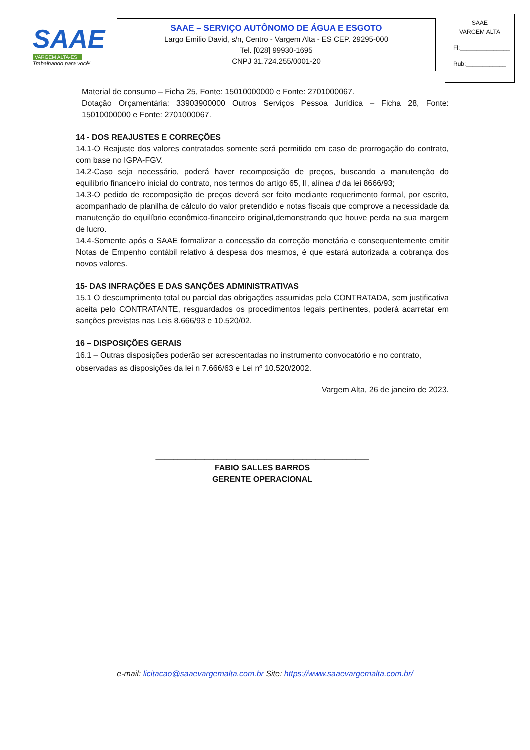SAAE
VARGEM ALTA-ES
Trabalhando para você!
SAAE – SERVIÇO AUTÔNOMO DE ÁGUA E ESGOTO
Largo Emilio David, s/n, Centro - Vargem Alta - ES CEP. 29295-000
Tel. [028] 99930-1695
CNPJ 31.724.255/0001-20
SAAE
VARGEM ALTA
Fl:_______________
Rub:____________
Material de consumo – Ficha 25, Fonte: 15010000000 e Fonte: 2701000067.
Dotação Orçamentária: 33903900000 Outros Serviços Pessoa Jurídica – Ficha 28, Fonte: 15010000000 e Fonte: 2701000067.
14 - DOS REAJUSTES E CORREÇÕES
14.1-O Reajuste dos valores contratados somente será permitido em caso de prorrogação do contrato, com base no IGPA-FGV.
14.2-Caso seja necessário, poderá haver recomposição de preços, buscando a manutenção do equilíbrio financeiro inicial do contrato, nos termos do artigo 65, II, alínea d da lei 8666/93;
14.3-O pedido de recomposição de preços deverá ser feito mediante requerimento formal, por escrito, acompanhado de planilha de cálculo do valor pretendido e notas fiscais que comprove a necessidade da manutenção do equilíbrio econômico-financeiro original,demonstrando que houve perda na sua margem de lucro.
14.4-Somente após o SAAE formalizar a concessão da correção monetária e consequentemente emitir Notas de Empenho contábil relativo à despesa dos mesmos, é que estará autorizada a cobrança dos novos valores.
15- DAS INFRAÇÕES E DAS SANÇÕES ADMINISTRATIVAS
15.1 O descumprimento total ou parcial das obrigações assumidas pela CONTRATADA, sem justificativa aceita pelo CONTRATANTE, resguardados os procedimentos legais pertinentes, poderá acarretar em sanções previstas nas Leis 8.666/93 e 10.520/02.
16 – DISPOSIÇÕES GERAIS
16.1 – Outras disposições poderão ser acrescentadas no instrumento convocatório e no contrato, observadas as disposições da lei n 7.666/63 e Lei nº 10.520/2002.
Vargem Alta, 26 de janeiro de 2023.
________________________________________________
FABIO SALLES BARROS
GERENTE OPERACIONAL
e-mail: licitacao@saaevargemalta.com.br Site: https://www.saaevargemalta.com.br/